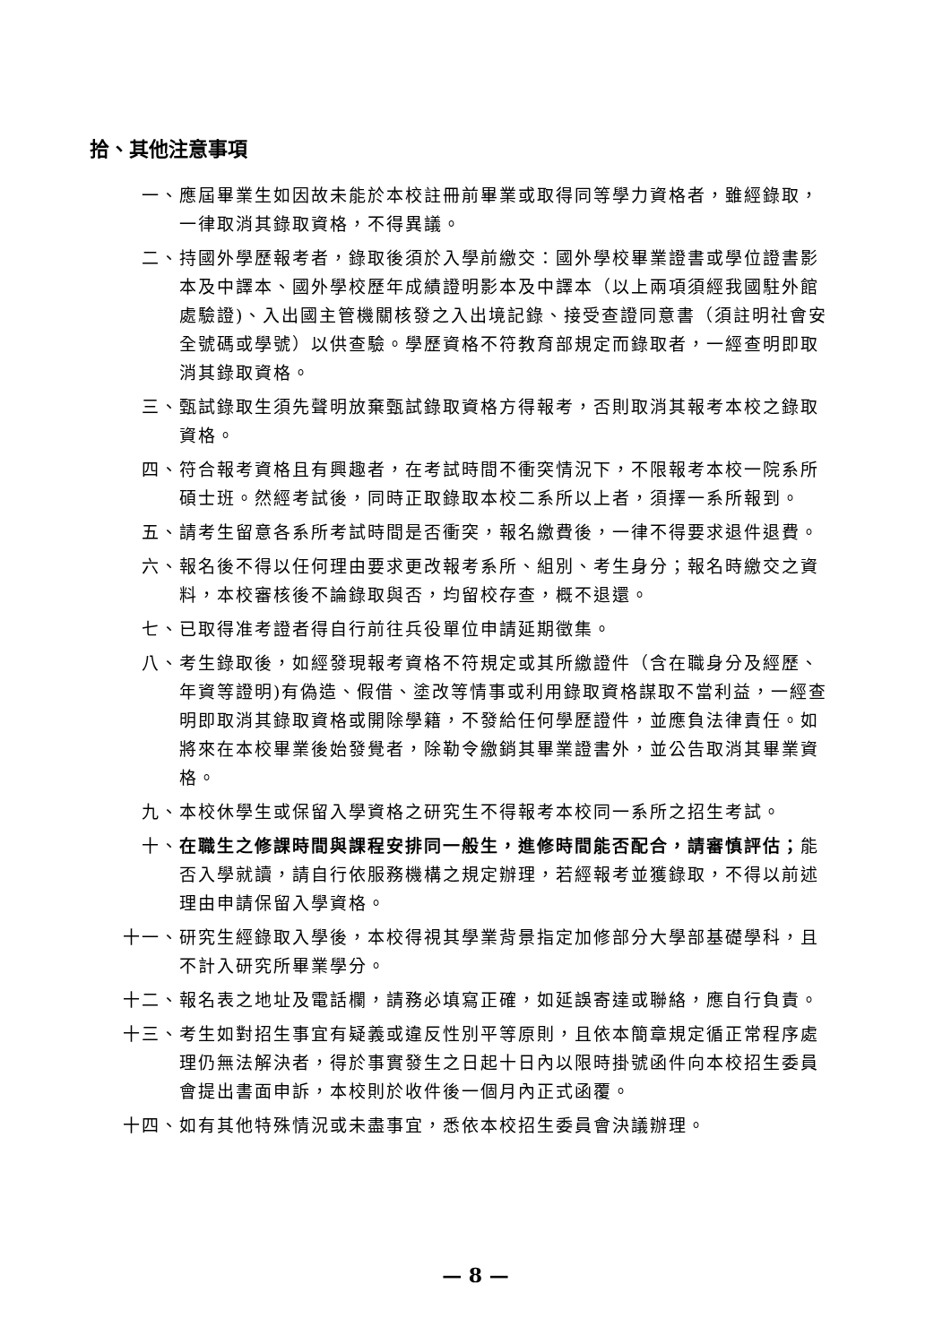拾、其他注意事項
一、 應屆畢業生如因故未能於本校註冊前畢業或取得同等學力資格者，雖經錄取，一律取消其錄取資格，不得異議。
二、 持國外學歷報考者，錄取後須於入學前繳交：國外學校畢業證書或學位證書影本及中譯本、國外學校歷年成績證明影本及中譯本（以上兩項須經我國駐外館處驗證)、入出國主管機關核發之入出境記錄、接受查證同意書（須註明社會安全號碼或學號）以供查驗。學歷資格不符教育部規定而錄取者，一經查明即取消其錄取資格。
三、 甄試錄取生須先聲明放棄甄試錄取資格方得報考，否則取消其報考本校之錄取資格。
四、 符合報考資格且有興趣者，在考試時間不衝突情況下，不限報考本校一院系所碩士班。然經考試後，同時正取錄取本校二系所以上者，須擇一系所報到。
五、 請考生留意各系所考試時間是否衝突，報名繳費後，一律不得要求退件退費。
六、 報名後不得以任何理由要求更改報考系所、組別、考生身分；報名時繳交之資料，本校審核後不論錄取與否，均留校存查，概不退還。
七、 已取得准考證者得自行前往兵役單位申請延期徵集。
八、 考生錄取後，如經發現報考資格不符規定或其所繳證件（含在職身分及經歷、年資等證明)有偽造、假借、塗改等情事或利用錄取資格謀取不當利益，一經查明即取消其錄取資格或開除學籍，不發給任何學歷證件，並應負法律責任。如將來在本校畢業後始發覺者，除勒令繳銷其畢業證書外，並公告取消其畢業資格。
九、 本校休學生或保留入學資格之研究生不得報考本校同一系所之招生考試。
十、 在職生之修課時間與課程安排同一般生，進修時間能否配合，請審慎評估；能否入學就讀，請自行依服務機構之規定辦理，若經報考並獲錄取，不得以前述理由申請保留入學資格。
十一、 研究生經錄取入學後，本校得視其學業背景指定加修部分大學部基礎學科，且不計入研究所畢業學分。
十二、 報名表之地址及電話欄，請務必填寫正確，如延誤寄達或聯絡，應自行負責。
十三、 考生如對招生事宜有疑義或違反性別平等原則，且依本簡章規定循正常程序處理仍無法解決者，得於事實發生之日起十日內以限時掛號函件向本校招生委員會提出書面申訴，本校則於收件後一個月內正式函覆。
十四、 如有其他特殊情況或未盡事宜，悉依本校招生委員會決議辦理。
— 8 —